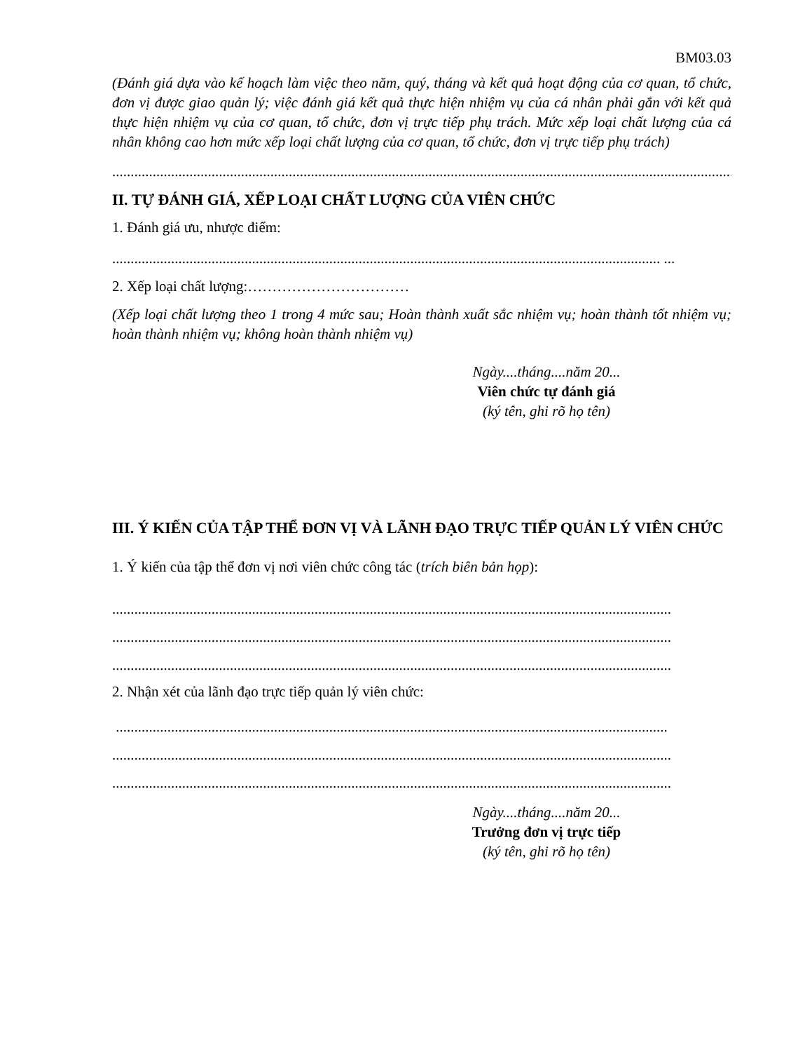BM03.03
(Đánh giá dựa vào kế hoạch làm việc theo năm, quý, tháng và kết quả hoạt động của cơ quan, tổ chức, đơn vị được giao quản lý; việc đánh giá kết quả thực hiện nhiệm vụ của cá nhân phải gắn với kết quả thực hiện nhiệm vụ của cơ quan, tổ chức, đơn vị trực tiếp phụ trách. Mức xếp loại chất lượng của cá nhân không cao hơn mức xếp loại chất lượng của cơ quan, tổ chức, đơn vị trực tiếp phụ trách)
..................................................................................................................................................................................
II. TỰ ĐÁNH GIÁ, XẾP LOẠI CHẤT LƯỢNG CỦA VIÊN CHỨC
1. Đánh giá ưu, nhược điểm:
..................................................................................................................................................... ...
2. Xếp loại chất lượng:……………………………
(Xếp loại chất lượng theo 1 trong 4 mức sau; Hoàn thành xuất sắc nhiệm vụ; hoàn thành tốt nhiệm vụ; hoàn thành nhiệm vụ; không hoàn thành nhiệm vụ)
Ngày....tháng....năm 20...
Viên chức tự đánh giá
(ký tên, ghi rõ họ tên)
III. Ý KIẾN CỦA TẬP THỂ ĐƠN VỊ VÀ LÃNH ĐẠO TRỰC TIẾP QUẢN LÝ VIÊN CHỨC
1. Ý kiến của tập thể đơn vị nơi viên chức công tác (trích biên bản họp):
........................................................................................................................................................
........................................................................................................................................................
........................................................................................................................................................
2. Nhận xét của lãnh đạo trực tiếp quản lý viên chức:
......................................................................................................................................................
........................................................................................................................................................
........................................................................................................................................................
Ngày....tháng....năm 20...
Trưởng đơn vị trực tiếp
(ký tên, ghi rõ họ tên)